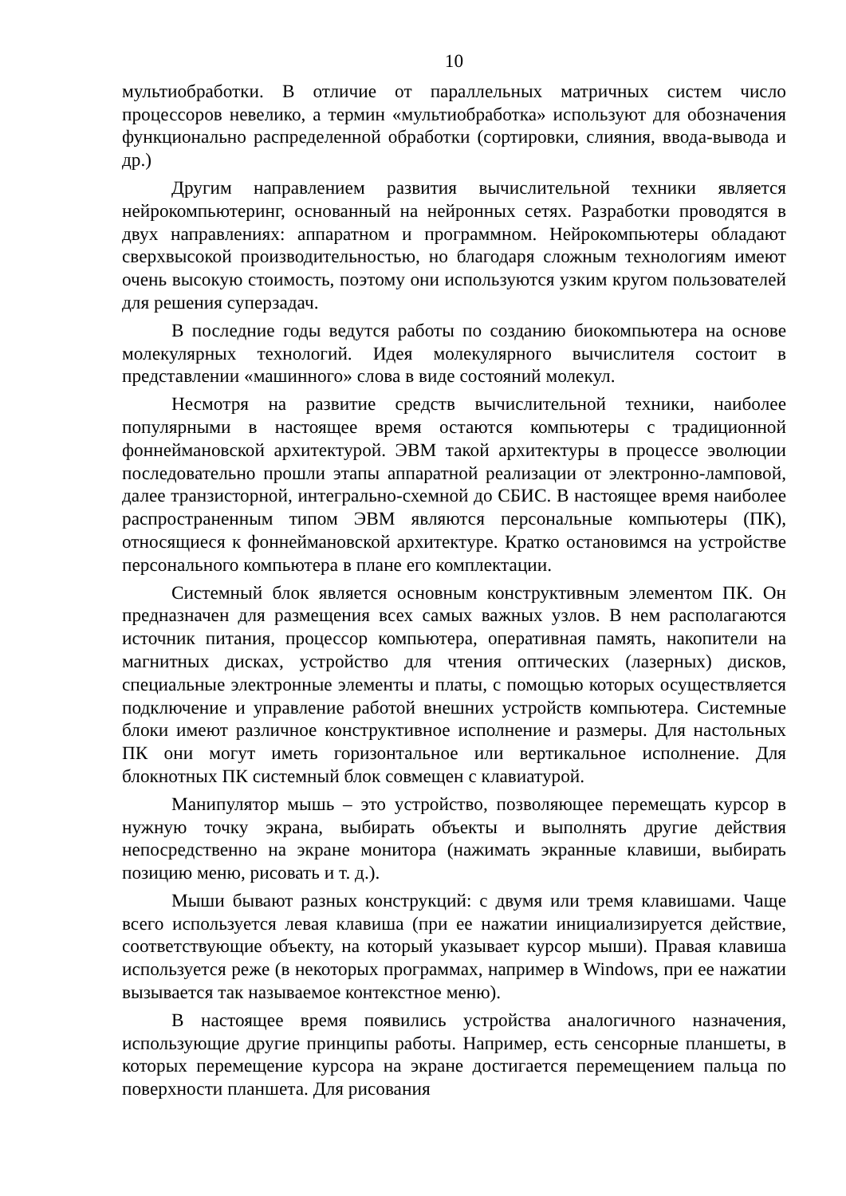10
мультиобработки. В отличие от параллельных матричных систем число процессоров невелико, а термин «мультиобработка» используют для обозначения функционально распределенной обработки (сортировки, слияния, ввода-вывода и др.)
Другим направлением развития вычислительной техники является нейрокомпьютеринг, основанный на нейронных сетях. Разработки проводятся в двух направлениях: аппаратном и программном. Нейрокомпьютеры обладают сверхвысокой производительностью, но благодаря сложным технологиям имеют очень высокую стоимость, поэтому они используются узким кругом пользователей для решения суперзадач.
В последние годы ведутся работы по созданию биокомпьютера на основе молекулярных технологий. Идея молекулярного вычислителя состоит в представлении «машинного» слова в виде состояний молекул.
Несмотря на развитие средств вычислительной техники, наиболее популярными в настоящее время остаются компьютеры с традиционной фоннеймановской архитектурой. ЭВМ такой архитектуры в процессе эволюции последовательно прошли этапы аппаратной реализации от электронно-ламповой, далее транзисторной, интегрально-схемной до СБИС. В настоящее время наиболее распространенным типом ЭВМ являются персональные компьютеры (ПК), относящиеся к фоннеймановской архитектуре. Кратко остановимся на устройстве персонального компьютера в плане его комплектации.
Системный блок является основным конструктивным элементом ПК. Он предназначен для размещения всех самых важных узлов. В нем располагаются источник питания, процессор компьютера, оперативная память, накопители на магнитных дисках, устройство для чтения оптических (лазерных) дисков, специальные электронные элементы и платы, с помощью которых осуществляется подключение и управление работой внешних устройств компьютера. Системные блоки имеют различное конструктивное исполнение и размеры. Для настольных ПК они могут иметь горизонтальное или вертикальное исполнение. Для блокнотных ПК системный блок совмещен с клавиатурой.
Манипулятор мышь – это устройство, позволяющее перемещать курсор в нужную точку экрана, выбирать объекты и выполнять другие действия непосредственно на экране монитора (нажимать экранные клавиши, выбирать позицию меню, рисовать и т. д.).
Мыши бывают разных конструкций: с двумя или тремя клавишами. Чаще всего используется левая клавиша (при ее нажатии инициализируется действие, соответствующие объекту, на который указывает курсор мыши). Правая клавиша используется реже (в некоторых программах, например в Windows, при ее нажатии вызывается так называемое контекстное меню).
В настоящее время появились устройства аналогичного назначения, использующие другие принципы работы. Например, есть сенсорные планшеты, в которых перемещение курсора на экране достигается перемещением пальца по поверхности планшета. Для рисования